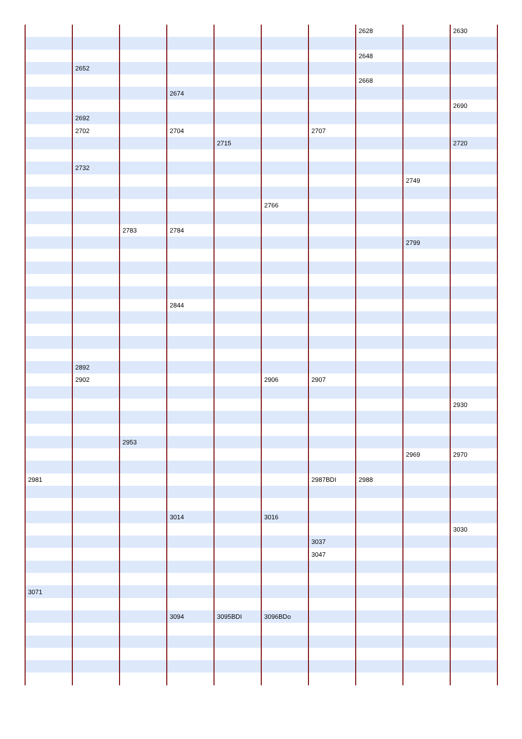| | | | | | | | 2628 | | 2630 |
| | | | | | | | 2648 | | |
| | 2652 | | | | | | | | |
| | | | | | | | 2668 | | |
| | | | 2674 | | | | | | |
| | | | | | | | | | 2690 |
| | 2692 | | | | | | | | |
| | 2702 | | 2704 | | | 2707 | | | |
| | | | | 2715 | | | | | 2720 |
| | 2732 | | | | | | | | |
| | | | | | | | | 2749 | |
| | | | | | 2766 | | | | |
| | | 2783 | 2784 | | | | | | |
| | | | | | | | | 2799 | |
| | | | 2844 | | | | | | |
| | 2892 | | | | | | | | |
| | 2902 | | | | 2906 | 2907 | | | |
| | | | | | | | | | 2930 |
| | | 2953 | | | | | | | |
| | | | | | | | | 2969 | 2970 |
| 2981 | | | | | | 2987BDI | 2988 | | |
| | | | 3014 | | 3016 | | | | |
| | | | | | | | | | 3030 |
| | | | | | | 3037 | | | |
| | | | | | | 3047 | | | |
| 3071 | | | | | | | | | |
| | | | 3094 | 3095BDI | 3096BDo | | | | |